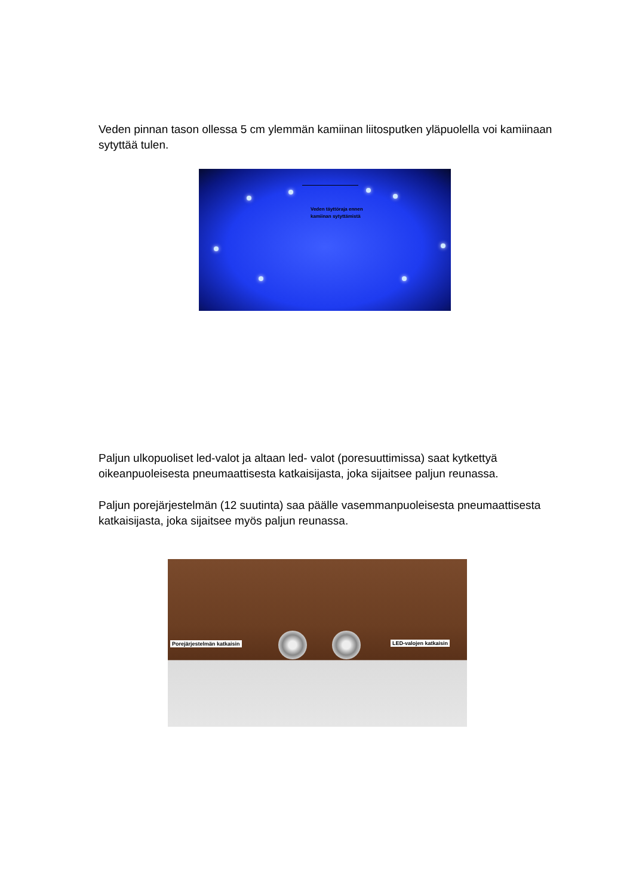Veden pinnan tason ollessa 5 cm ylemmän kamiinan liitosputken yläpuolella voi kamiinaan sytyttää tulen.
Veden täyttöraja ennen
kamiinan sytyttämistä
Paljun ulkopuoliset led-valot ja altaan led- valot (poresuuttimissa) saat kytkettyä oikeanpuoleisesta pneumaattisesta katkaisijasta, joka sijaitsee paljun reunassa.
Paljun porejärjestelmän (12 suutinta) saa päälle vasemmanpuoleisesta pneumaattisesta katkaisijasta, joka sijaitsee myös paljun reunassa.
Porejärjestelmän katkaisin LED-valojen katkaisin